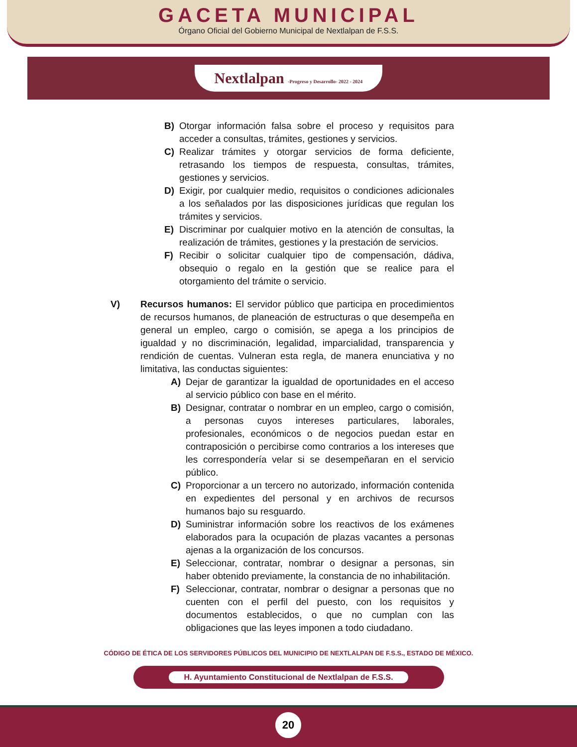GACETA MUNICIPAL
Órgano Oficial del Gobierno Municipal de Nextlalpan de F.S.S.
Nextlalpan -Progreso y Desarrollo- 2022 - 2024
B) Otorgar información falsa sobre el proceso y requisitos para acceder a consultas, trámites, gestiones y servicios.
C) Realizar trámites y otorgar servicios de forma deficiente, retrasando los tiempos de respuesta, consultas, trámites, gestiones y servicios.
D) Exigir, por cualquier medio, requisitos o condiciones adicionales a los señalados por las disposiciones jurídicas que regulan los trámites y servicios.
E) Discriminar por cualquier motivo en la atención de consultas, la realización de trámites, gestiones y la prestación de servicios.
F) Recibir o solicitar cualquier tipo de compensación, dádiva, obsequio o regalo en la gestión que se realice para el otorgamiento del trámite o servicio.
V) Recursos humanos: El servidor público que participa en procedimientos de recursos humanos, de planeación de estructuras o que desempeña en general un empleo, cargo o comisión, se apega a los principios de igualdad y no discriminación, legalidad, imparcialidad, transparencia y rendición de cuentas. Vulneran esta regla, de manera enunciativa y no limitativa, las conductas siguientes:
A) Dejar de garantizar la igualdad de oportunidades en el acceso al servicio público con base en el mérito.
B) Designar, contratar o nombrar en un empleo, cargo o comisión, a personas cuyos intereses particulares, laborales, profesionales, económicos o de negocios puedan estar en contraposición o percibirse como contrarios a los intereses que les correspondería velar si se desempeñaran en el servicio público.
C) Proporcionar a un tercero no autorizado, información contenida en expedientes del personal y en archivos de recursos humanos bajo su resguardo.
D) Suministrar información sobre los reactivos de los exámenes elaborados para la ocupación de plazas vacantes a personas ajenas a la organización de los concursos.
E) Seleccionar, contratar, nombrar o designar a personas, sin haber obtenido previamente, la constancia de no inhabilitación.
F) Seleccionar, contratar, nombrar o designar a personas que no cuenten con el perfil del puesto, con los requisitos y documentos establecidos, o que no cumplan con las obligaciones que las leyes imponen a todo ciudadano.
CÓDIGO DE ÉTICA DE LOS SERVIDORES PÚBLICOS DEL MUNICIPIO DE NEXTLALPAN DE F.S.S., ESTADO DE MÉXICO.
H. Ayuntamiento Constitucional de Nextlalpan de F.S.S.
20